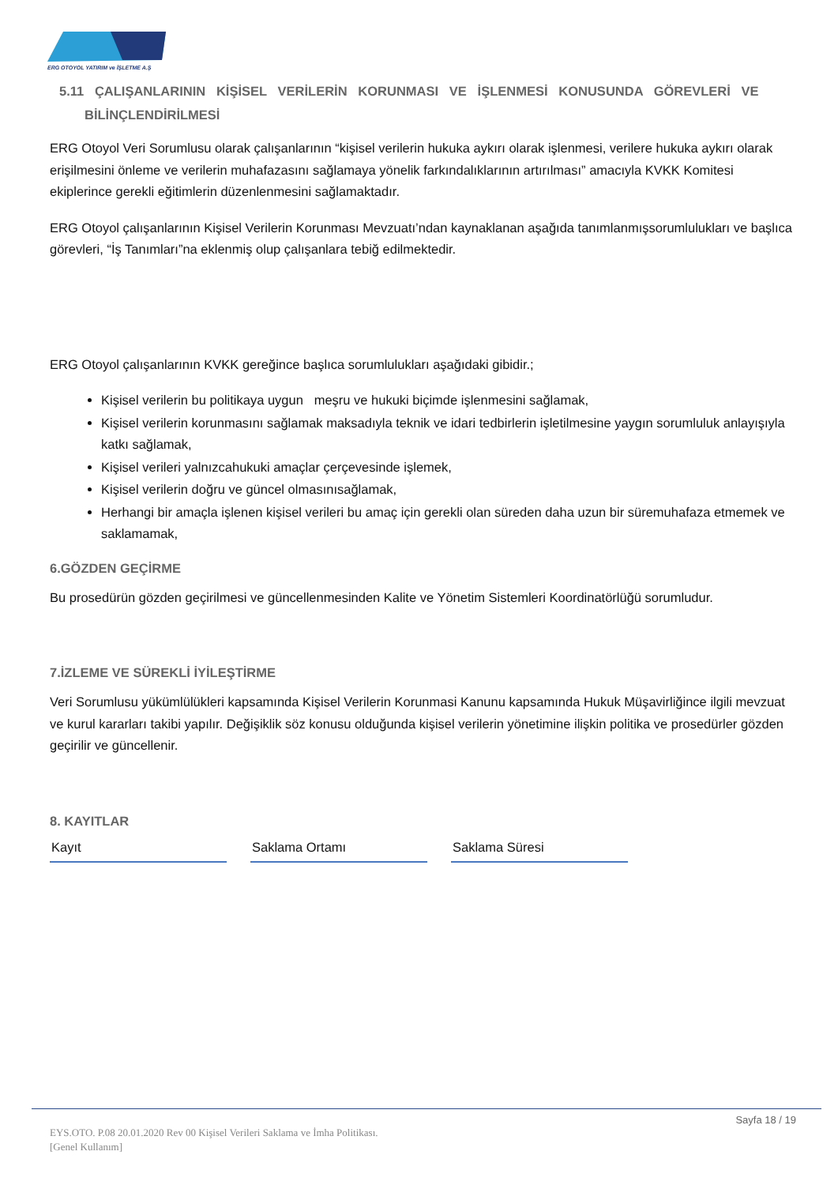ERG OTOYOL YATIRIM ve İŞLETME A.Ş
5.11 ÇALIŞANLARININ KİŞİSEL VERİLERİN KORUNMASI VE İŞLENMESİ KONUSUNDA GÖREVLERİ VE
BİLİNÇLENDİRİLMESİ
ERG Otoyol Veri Sorumlusu olarak çalışanlarının “kişisel verilerin hukuka aykırı olarak işlenmesi, verilere hukuka aykırı olarak erişilmesini önleme ve verilerin muhafazasını sağlamaya yönelik farkındalıklarının artırılması” amacıyla KVKK Komitesi ekiplerince gerekli eğitimlerin düzenlenmesini sağlamaktadır.
ERG Otoyol çalışanlarının Kişisel Verilerin Korunması Mevzuatı’ndan kaynaklanan aşağıda tanımlanmışsorumlulukları ve başlıca görevleri, “İş Tanımları”na eklenmiş olup çalışanlara tebiğ edilmektedir.
ERG Otoyol çalışanlarının KVKK gereğince başlıca sorumlulukları aşağıdaki gibidir.;
Kişisel verilerin bu politikaya uygun meşru ve hukuki biçimde işlenmesini sağlamak,
Kişisel verilerin korunmasını sağlamak maksadıyla teknik ve idari tedbirlerin işletilmesine yaygın sorumluluk anlayışıyla katkı sağlamak,
Kişisel verileri yalnızcahukuki amaçlar çerçevesinde işlemek,
Kişisel verilerin doğru ve güncel olmasınısağlamak,
Herhangi bir amaçla işlenen kişisel verileri bu amaç için gerekli olan süreden daha uzun bir süremuhafaza etmemek ve saklamamak,
6.GÖZDEN GEÇİRME
Bu prosedürün gözden geçirilmesi ve güncellenmesinden Kalite ve Yönetim Sistemleri Koordinatörlüğü sorumludur.
7.İZLEME VE SÜREKLİ İYİLEŞTİRME
Veri Sorumlusu yükümlülükleri kapsamında Kişisel Verilerin Korunmasi Kanunu kapsamında Hukuk Müşavirliğince ilgili mevzuat ve kurul kararları takibi yapılır. Değişiklik söz konusu olduğunda kişisel verilerin yönetimine ilişkin politika ve prosedürler gözden geçirilir ve güncellenir.
8. KAYITLAR
| Kayıt | | Saklama Ortamı | | Saklama Süresi |
Sayfa 18 / 19
EYS.OTO. P.08 20.01.2020 Rev 00 Kişisel Verileri Saklama ve İmha Politikası.
[Genel Kullanım]